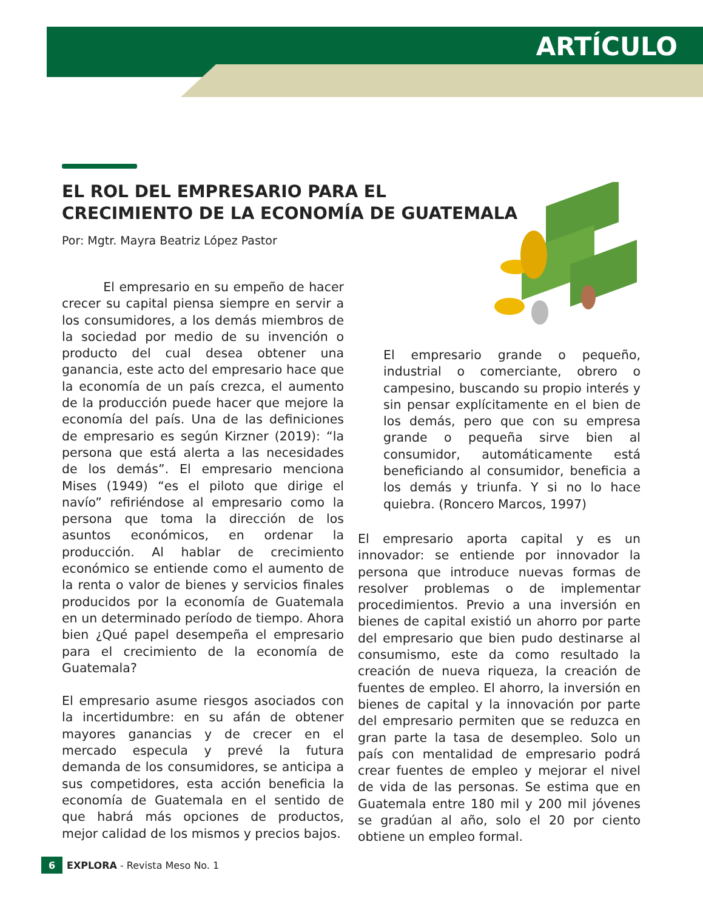ARTÍCULO
EL ROL DEL EMPRESARIO PARA EL
CRECIMIENTO DE LA ECONOMÍA DE GUATEMALA
Por: Mgtr. Mayra Beatriz López Pastor
El empresario en su empeño de hacer crecer su capital piensa siempre en servir a los consumidores, a los demás miembros de la sociedad por medio de su invención o producto del cual desea obtener una ganancia, este acto del empresario hace que la economía de un país crezca, el aumento de la producción puede hacer que mejore la economía del país. Una de las definiciones de empresario es según Kirzner (2019): “la persona que está alerta a las necesidades de los demás”. El empresario menciona Mises (1949) “es el piloto que dirige el navío” refiriéndose al empresario como la persona que toma la dirección de los asuntos económicos, en ordenar la producción. Al hablar de crecimiento económico se entiende como el aumento de la renta o valor de bienes y servicios finales producidos por la economía de Guatemala en un determinado período de tiempo. Ahora bien ¿Qué papel desempeña el empresario para el crecimiento de la economía de Guatemala?
El empresario asume riesgos asociados con la incertidumbre: en su afán de obtener mayores ganancias y de crecer en el mercado especula y prevé la futura demanda de los consumidores, se anticipa a sus competidores, esta acción beneficia la economía de Guatemala en el sentido de que habrá más opciones de productos, mejor calidad de los mismos y precios bajos.
El empresario grande o pequeño, industrial o comerciante, obrero o campesino, buscando su propio interés y sin pensar explícitamente en el bien de los demás, pero que con su empresa grande o pequeña sirve bien al consumidor, automáticamente está beneficiando al consumidor, beneficia a los demás y triunfa. Y si no lo hace quiebra. (Roncero Marcos, 1997)
El empresario aporta capital y es un innovador: se entiende por innovador la persona que introduce nuevas formas de resolver problemas o de implementar procedimientos. Previo a una inversión en bienes de capital existió un ahorro por parte del empresario que bien pudo destinarse al consumismo, este da como resultado la creación de nueva riqueza, la creación de fuentes de empleo. El ahorro, la inversión en bienes de capital y la innovación por parte del empresario permiten que se reduzca en gran parte la tasa de desempleo. Solo un país con mentalidad de empresario podrá crear fuentes de empleo y mejorar el nivel de vida de las personas. Se estima que en Guatemala entre 180 mil y 200 mil jóvenes se gradúan al año, solo el 20 por ciento obtiene un empleo formal.
6 EXPLORA - Revista Meso No. 1